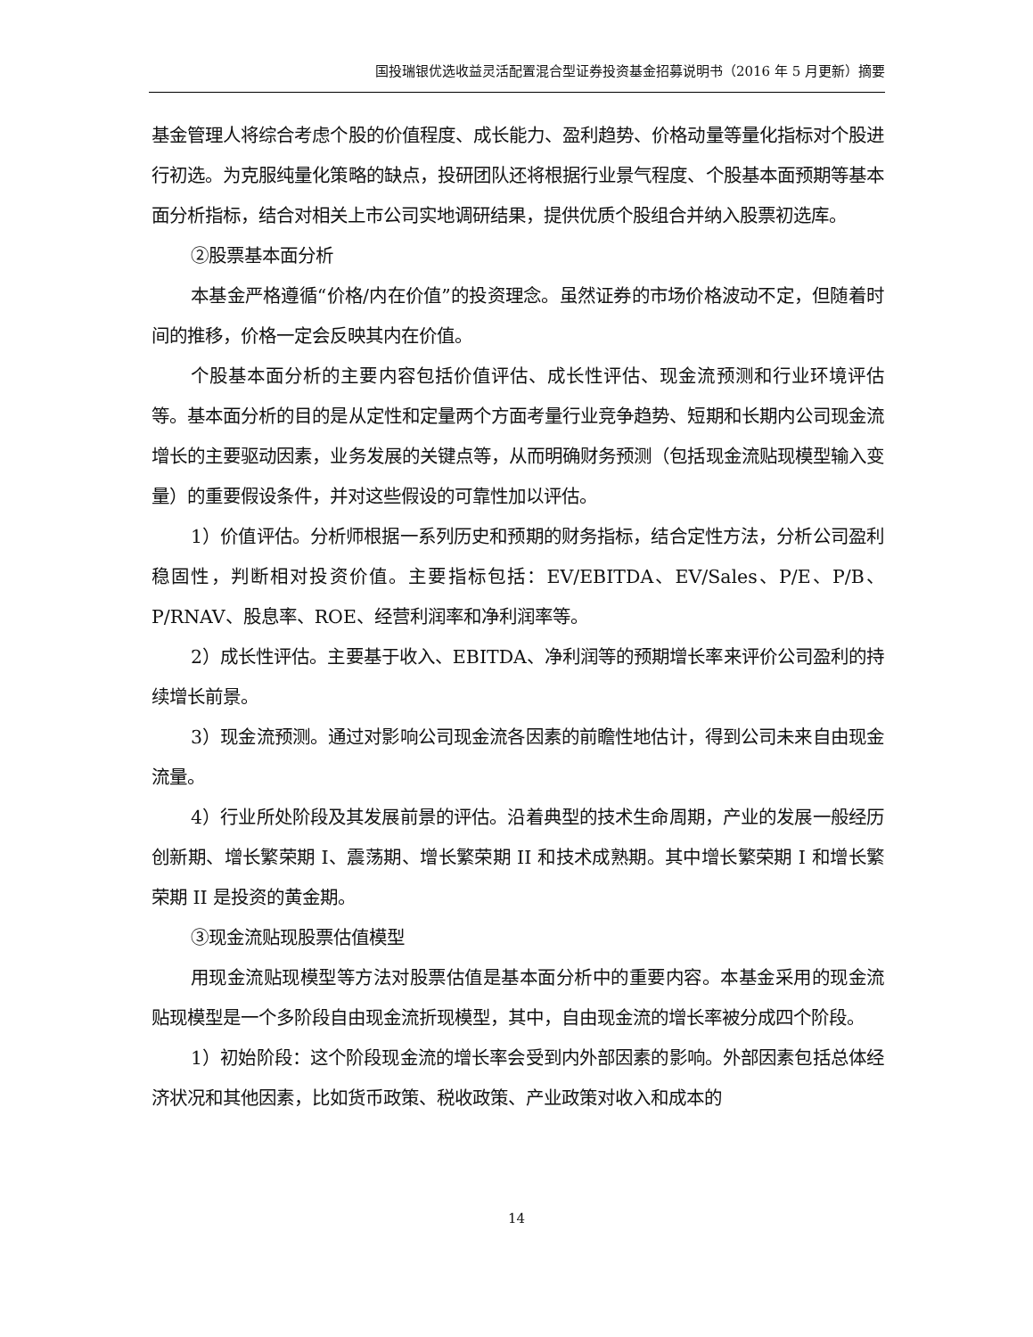国投瑞银优选收益灵活配置混合型证券投资基金招募说明书（2016 年 5 月更新）摘要
基金管理人将综合考虑个股的价值程度、成长能力、盈利趋势、价格动量等量化指标对个股进行初选。为克服纯量化策略的缺点，投研团队还将根据行业景气程度、个股基本面预期等基本面分析指标，结合对相关上市公司实地调研结果，提供优质个股组合并纳入股票初选库。
②股票基本面分析
本基金严格遵循“价格/内在价值”的投资理念。虽然证券的市场价格波动不定，但随着时间的推移，价格一定会反映其内在价值。
个股基本面分析的主要内容包括价值评估、成长性评估、现金流预测和行业环境评估等。基本面分析的目的是从定性和定量两个方面考量行业竞争趋势、短期和长期内公司现金流增长的主要驱动因素，业务发展的关键点等，从而明确财务预测（包括现金流贴现模型输入变量）的重要假设条件，并对这些假设的可靠性加以评估。
1）价值评估。分析师根据一系列历史和预期的财务指标，结合定性方法，分析公司盈利稳固性，判断相对投资价值。主要指标包括：EV/EBITDA、EV/Sales、P/E、P/B、P/RNAV、股息率、ROE、经营利润率和净利润率等。
2）成长性评估。主要基于收入、EBITDA、净利润等的预期增长率来评价公司盈利的持续增长前景。
3）现金流预测。通过对影响公司现金流各因素的前瞻性地估计，得到公司未来自由现金流量。
4）行业所处阶段及其发展前景的评估。沿着典型的技术生命周期，产业的发展一般经历创新期、增长繁荣期 I、震荡期、增长繁荣期 II 和技术成熟期。其中增长繁荣期 I 和增长繁荣期 II 是投资的黄金期。
③现金流贴现股票估值模型
用现金流贴现模型等方法对股票估值是基本面分析中的重要内容。本基金采用的现金流贴现模型是一个多阶段自由现金流折现模型，其中，自由现金流的增长率被分成四个阶段。
1）初始阶段：这个阶段现金流的增长率会受到内外部因素的影响。外部因素包括总体经济状况和其他因素，比如货币政策、税收政策、产业政策对收入和成本的
14